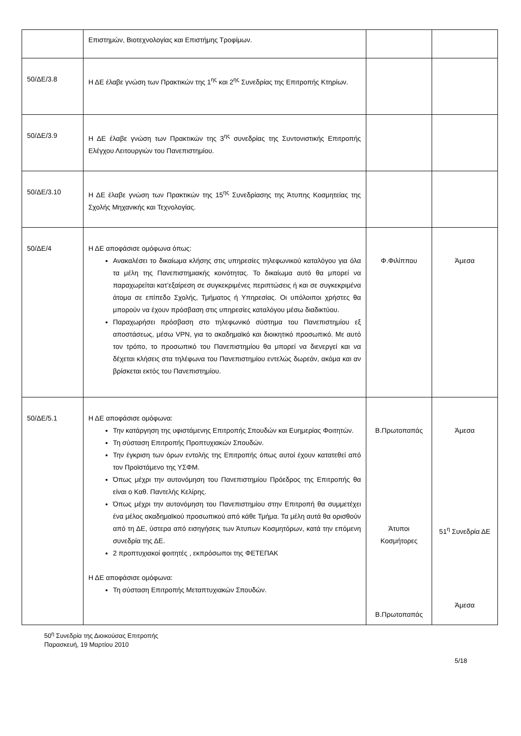| | Επιστημών, Βιοτεχνολογίας και Επιστήμης Τροφίμων. | | |
| 50/ΔΕ/3.8 | Η ΔΕ έλαβε γνώση των Πρακτικών της 1<sup>ης</sup> και 2<sup>ης</sup> Συνεδρίας της Επιτροπής Κτηρίων. | | |
| 50/ΔΕ/3.9 | Η ΔΕ έλαβε γνώση των Πρακτικών της 3<sup>ης</sup> συνεδρίας της Συντονιστικής Επιτροπής Ελέγχου Λειτουργιών του Πανεπιστημίου. | | |
| 50/ΔΕ/3.10 | Η ΔΕ έλαβε γνώση των Πρακτικών της 15<sup>ης</sup> Συνεδρίασης της Άτυπης Κοσμητείας της Σχολής Μηχανικής και Τεχνολογίας. | | |
| 50/ΔΕ/4 | Η ΔΕ αποφάσισε ομόφωνα όπως: Ανακαλέσει το δικαίωμα κλήσης στις υπηρεσίες τηλεφωνικού καταλόγου για όλα τα μέλη της Πανεπιστημιακής κοινότητας. Το δικαίωμα αυτό θα μπορεί να παραχωρείται κατ’εξαίρεση σε συγκεκριμένες περιπτώσεις ή και σε συγκεκριμένα άτομα σε επίπεδο Σχολής, Τμήματος ή Υπηρεσίας. Οι υπόλοιποι χρήστες θα μπορούν να έχουν πρόσβαση στις υπηρεσίες καταλόγου μέσω διαδικτύου. Παραχωρήσει πρόσβαση στο τηλεφωνικό σύστημα του Πανεπιστημίου εξ αποστάσεως, μέσω VPN, για το ακαδημαϊκό και διοικητικό προσωπικό. Με αυτό τον τρόπο, το προσωπικό του Πανεπιστημίου θα μπορεί να διενεργεί και να δέχεται κλήσεις στα τηλέφωνα του Πανεπιστημίου εντελώς δωρεάν, ακόμα και αν βρίσκεται εκτός του Πανεπιστημίου. | Φ.Φιλίππου | Άμεσα |
| 50/ΔΕ/5.1 | Η ΔΕ αποφάσισε ομόφωνα: Την κατάργηση της υφιστάμενης Επιτροπής Σπουδών και Ευημερίας Φοιτητών. Τη σύσταση Επιτροπής Προπτυχιακών Σπουδών. Την έγκριση των όρων εντολής της Επιτροπής όπως αυτοί έχουν κατατεθεί από τον Προϊστάμενο της ΥΣΦΜ. Όπως μέχρι την αυτονόμηση του Πανεπιστημίου Πρόεδρος της Επιτροπής θα είναι ο Καθ. Παντελής Κελίρης. Όπως μέχρι την αυτονόμηση του Πανεπιστημίου στην Επιτροπή θα συμμετέχει ένα μέλος ακαδημαϊκού προσωπικού από κάθε Τμήμα. Τα μέλη αυτά θα ορισθούν από τη ΔΕ, ύστερα από εισηγήσεις των Άτυπων Κοσμητόρων, κατά την επόμενη συνεδρία της ΔΕ. 2 προπτυχιακοί φοιτητές , εκπρόσωποι της ΦΕΤΕΠΑΚ Η ΔΕ αποφάσισε ομόφωνα: Τη σύσταση Επιτροπής Μεταπτυχιακών Σπουδών. | Β.Πρωτοπαπάς Άτυποι Κοσμήτορες Β.Πρωτοπαπάς | Άμεσα 51<sup>η</sup> Συνεδρία ΔΕ Άμεσα |
50<sup>η</sup> Συνεδρία της Διοικούσας Επιτροπής
Παρασκευή, 19 Μαρτίου 2010
5/18